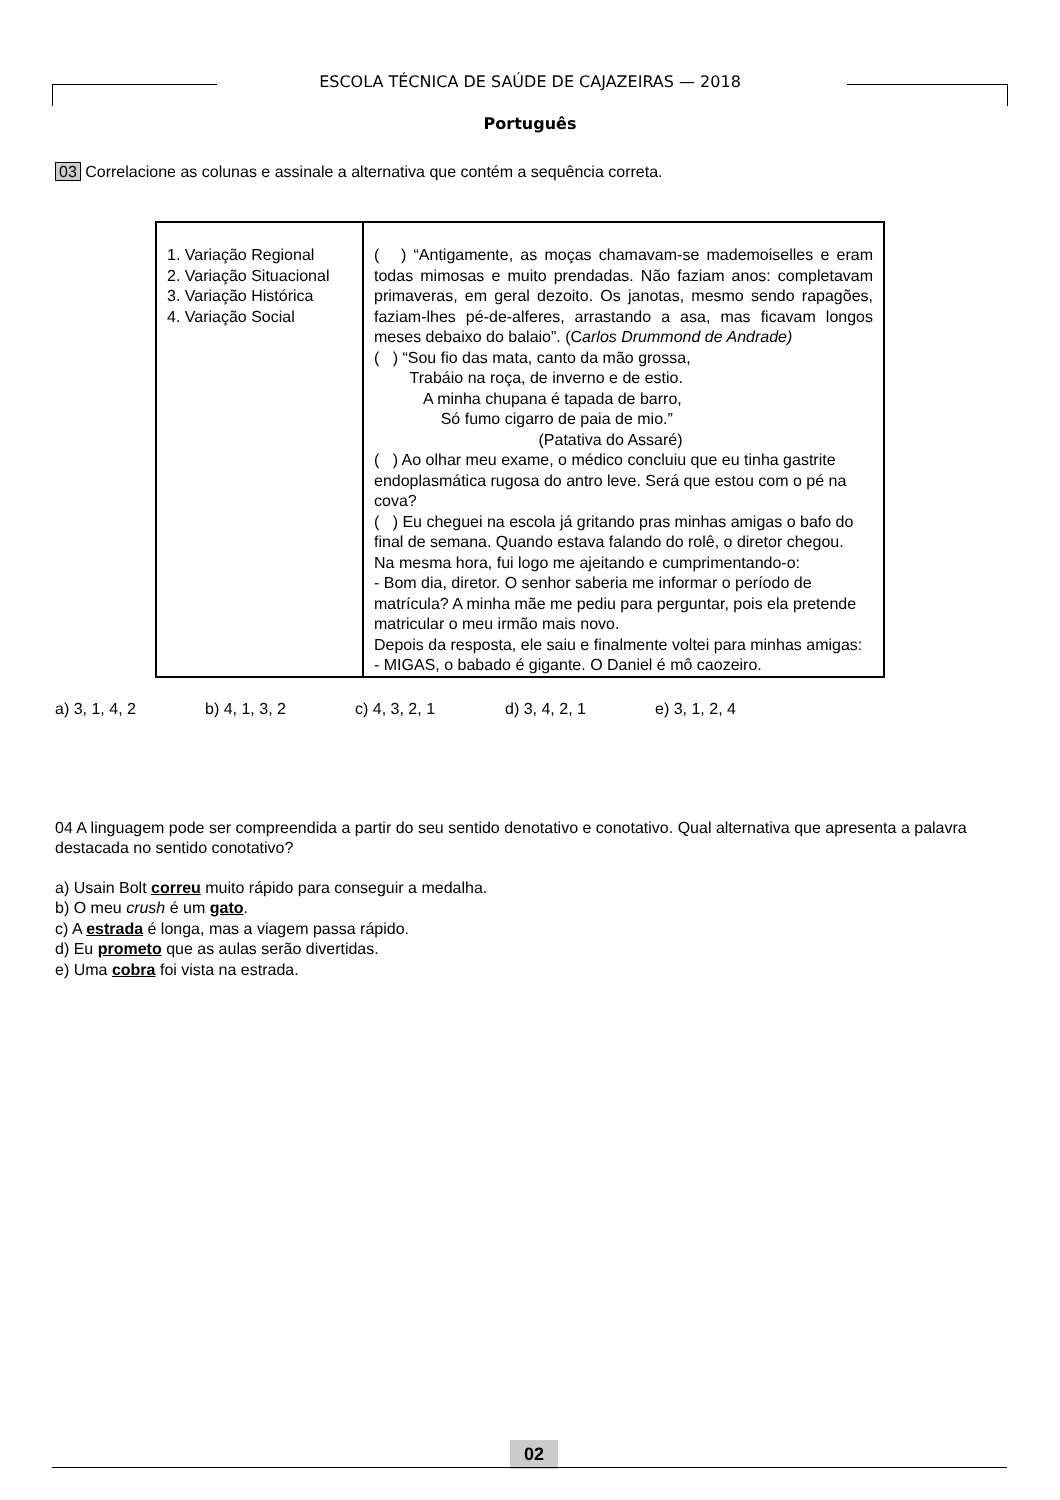ESCOLA TÉCNICA DE SAÚDE DE CAJAZEIRAS — 2018
Português
03 Correlacione as colunas e assinale a alternativa que contém a sequência correta.
| 1. Variação Regional 2. Variação Situacional 3. Variação Histórica 4. Variação Social | ( ) “Antigamente, as moças chamavam-se mademoiselles e eram todas mimosas e muito prendadas. Não faziam anos: completavam primaveras, em geral dezoito. Os janotas, mesmo sendo rapagões, faziam-lhes pé-de-alferes, arrastando a asa, mas ficavam longos meses debaixo do balaio”. (C arlos Drummond de Andrade) ( ) “Sou fio das mata, canto da mão grossa, Trabáio na roça, de inverno e de estio. A minha chupana é tapada de barro, Só fumo cigarro de paia de mio.” (Patativa do Assaré) ( ) Ao olhar meu exame, o médico concluiu que eu tinha gastrite endoplasmática rugosa do antro leve. Será que estou com o pé na cova? ( ) Eu cheguei na escola já gritando pras minhas amigas o bafo do final de semana. Quando estava falando do rolê, o diretor chegou. Na mesma hora, fui logo me ajeitando e cumprimentando-o: - Bom dia, diretor. O senhor saberia me informar o período de matrícula? A minha mãe me pediu para perguntar, pois ela pretende matricular o meu irmão mais novo. Depois da resposta, ele saiu e finalmente voltei para minhas amigas: - MIGAS, o babado é gigante. O Daniel é mô caozeiro. |
a) 3, 1, 4, 2 b) 4, 1, 3, 2 c) 4, 3, 2, 1 d) 3, 4, 2, 1 e) 3, 1, 2, 4
04 A linguagem pode ser compreendida a partir do seu sentido denotativo e conotativo. Qual alternativa que apresenta a palavra destacada no sentido conotativo?
a) Usain Bolt correu muito rápido para conseguir a medalha.
b) O meu crush é um gato.
c) A estrada é longa, mas a viagem passa rápido.
d) Eu prometo que as aulas serão divertidas.
e) Uma cobra foi vista na estrada.
02